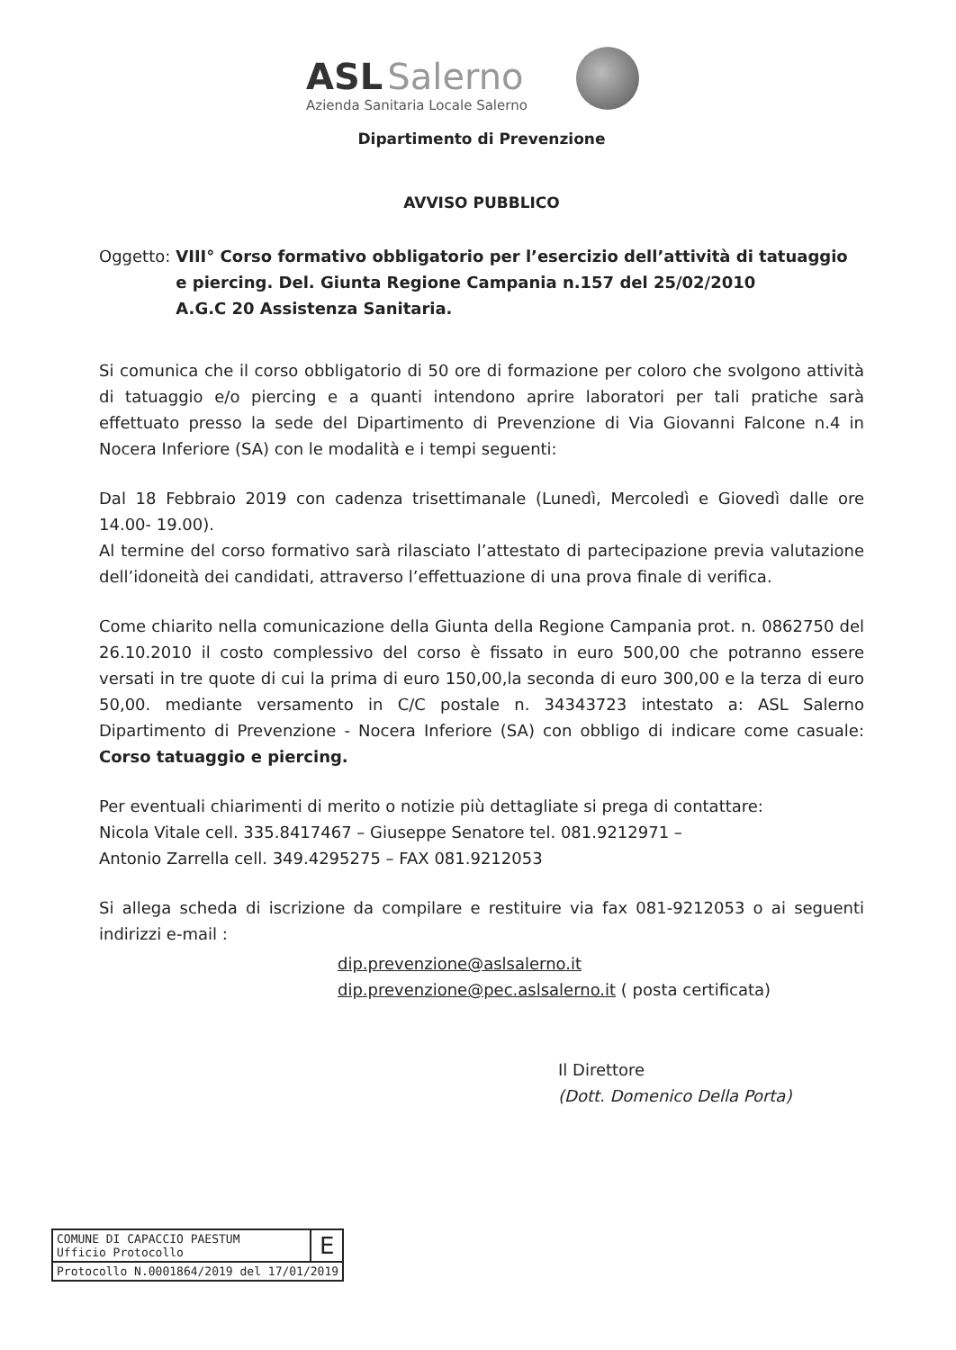ASL Salerno
Azienda Sanitaria Locale Salerno
Dipartimento di Prevenzione
AVVISO PUBBLICO
Oggetto: VIII° Corso formativo obbligatorio per l’esercizio dell’attività di tatuaggio e piercing. Del. Giunta Regione Campania n.157 del 25/02/2010
A.G.C 20 Assistenza Sanitaria.
Si comunica che il corso obbligatorio di 50 ore di formazione per coloro che svolgono attività di tatuaggio e/o piercing e a quanti intendono aprire laboratori per tali pratiche sarà effettuato presso la sede del Dipartimento di Prevenzione di Via Giovanni Falcone n.4 in Nocera Inferiore (SA) con le modalità e i tempi seguenti:
Dal 18 Febbraio 2019 con cadenza trisettimanale (Lunedì, Mercoledì e Giovedì dalle ore 14.00- 19.00).
Al termine del corso formativo sarà rilasciato l’attestato di partecipazione previa valutazione dell’idoneità dei candidati, attraverso l’effettuazione di una prova finale di verifica.
Come chiarito nella comunicazione della Giunta della Regione Campania prot. n. 0862750 del 26.10.2010 il costo complessivo del corso è fissato in euro 500,00 che potranno essere versati in tre quote di cui la prima di euro 150,00,la seconda di euro 300,00 e la terza di euro 50,00. mediante versamento in C/C postale n. 34343723 intestato a: ASL Salerno Dipartimento di Prevenzione - Nocera Inferiore (SA) con obbligo di indicare come casuale: Corso tatuaggio e piercing.
Per eventuali chiarimenti di merito o notizie più dettagliate si prega di contattare:
Nicola Vitale cell. 335.8417467 – Giuseppe Senatore tel. 081.9212971 –
Antonio Zarrella cell. 349.4295275 – FAX 081.9212053
Si allega scheda di iscrizione da compilare e restituire via fax 081-9212053 o ai seguenti indirizzi e-mail :
dip.prevenzione@aslsalerno.it
dip.prevenzione@pec.aslsalerno.it ( posta certificata)
Il Direttore
(Dott. Domenico Della Porta)
| COMUNE DI CAPACCIO PAESTUM Ufficio Protocollo | E |
| Protocollo N.0001864/2019 del 17/01/2019 | |